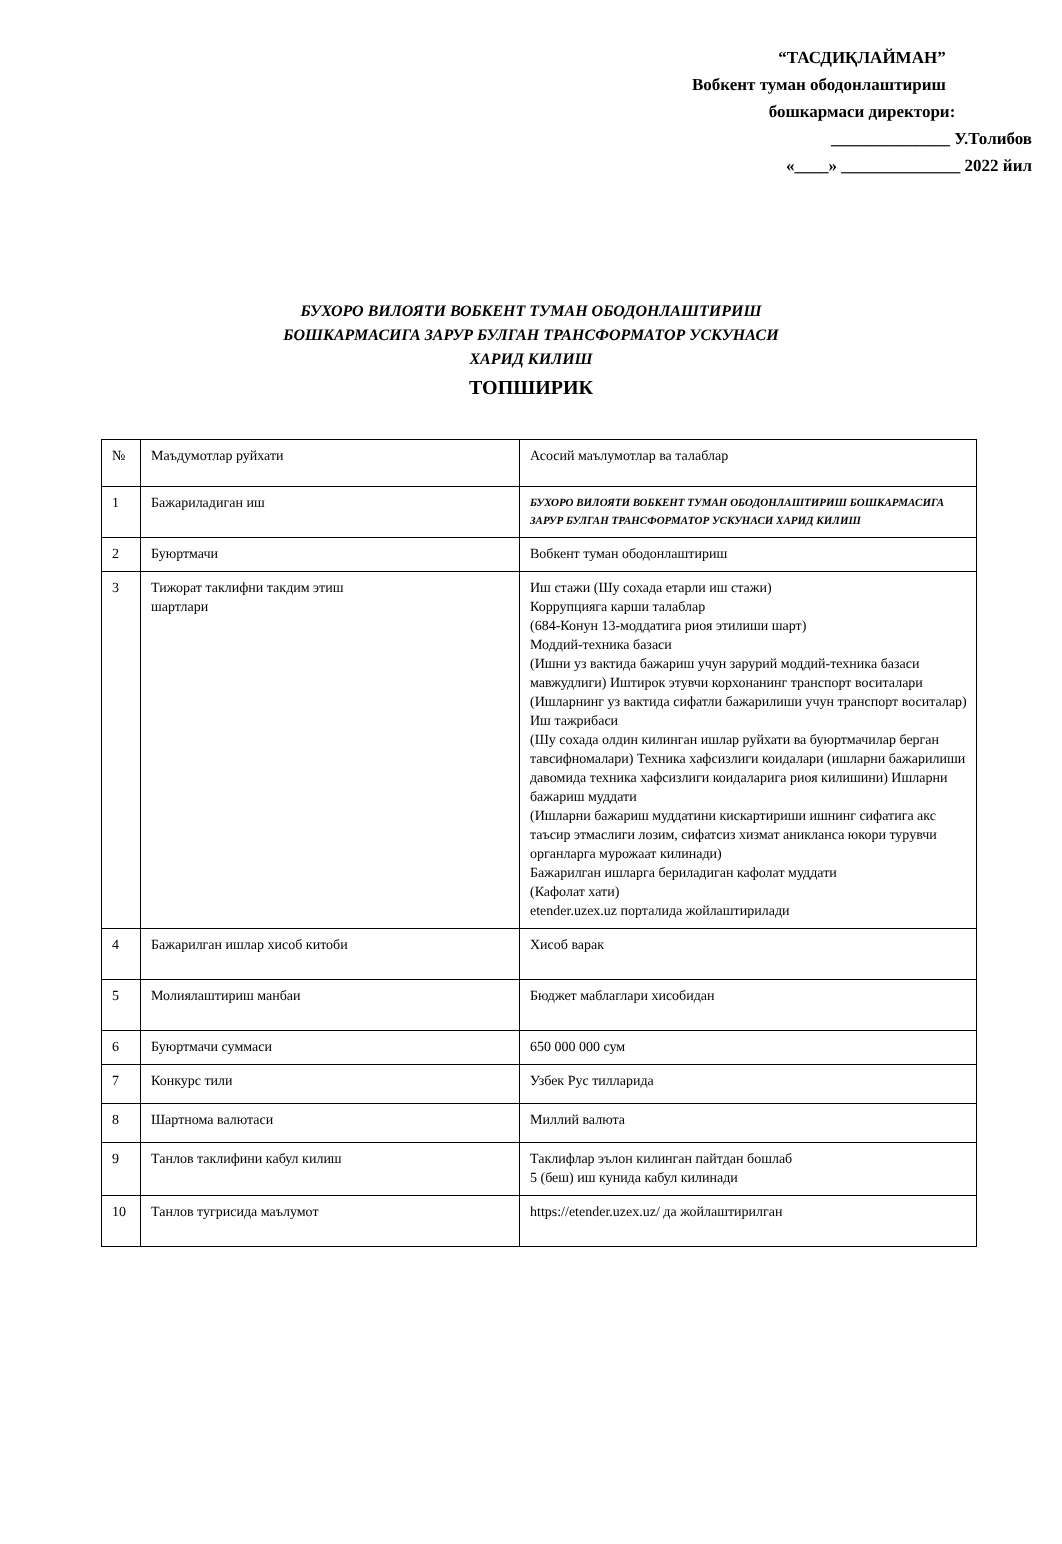“ТАСДИҚЛАЙМАН”
Вобкент туман ободонлаштириш
бошкармаси директори:
______________ У.Толибов
«____» ______________ 2022 йил
БУХОРО ВИЛОЯТИ ВОБКЕНТ ТУМАН ОБОДОНЛАШТИРИШ
БОШКАРМАСИГА ЗАРУР БУЛГАН ТРАНСФОРМАТОР УСКУНАСИ
ХАРИД КИЛИШ
ТОПШИРИК
| № | Маъдумотлар руйхати | Асосий маълумотлар ва талаблар |
| 1 | Бажариладиган иш | БУХОРО ВИЛОЯТИ ВОБКЕНТ ТУМАН ОБОДОНЛАШТИРИШ БОШКАРМАСИГА ЗАРУР БУЛГАН ТРАНСФОРМАТОР УСКУНАСИ ХАРИД КИЛИШ |
| 2 | Буюртмачи | Вобкент туман ободонлаштириш |
| 3 | Тижорат таклифни такдим этиш шартлари | Иш стажи (Шу сохада етарли иш стажи) Коррупцияга карши талаблар (684-Конун 13-моддатига риоя этилиши шарт) Моддий-техника базаси (Ишни уз вактида бажариш учун зарурий моддий-техника базаси мавжудлиги) Иштирок этувчи корхонанинг транспорт воситалари (Ишларнинг уз вактида сифатли бажарилиши учун транспорт воситалар) Иш тажрибаси (Шу сохада олдин килинган ишлар руйхати ва буюртмачилар берган тавсифномалари) Техника хафсизлиги коидалари (ишларни бажарилиши давомида техника хафсизлиги коидаларига риоя килишини) Ишларни бажариш муддати (Ишларни бажариш муддатини кискартириши ишнинг сифатига акс таъсир этмаслиги лозим, сифатсиз хизмат аникланса юкори турувчи органларга мурожаат килинади) Бажарилган ишларга бериладиган кафолат муддати (Кафолат хати) etender.uzex.uz порталида жойлаштирилади |
| 4 | Бажарилган ишлар хисоб китоби | Хисоб варак |
| 5 | Молиялаштириш манбаи | Бюджет маблаглари хисобидан |
| 6 | Буюртмачи суммаси | 650 000 000 сум |
| 7 | Конкурс тили | Узбек Рус тилларида |
| 8 | Шартнома валютаси | Миллий валюта |
| 9 | Танлов таклифини кабул килиш | Таклифлар эълон килинган пайтдан бошлаб 5 (беш) иш кунида кабул килинади |
| 10 | Танлов тугрисида маълумот | https://etender.uzex.uz/ да жойлаштирилган |